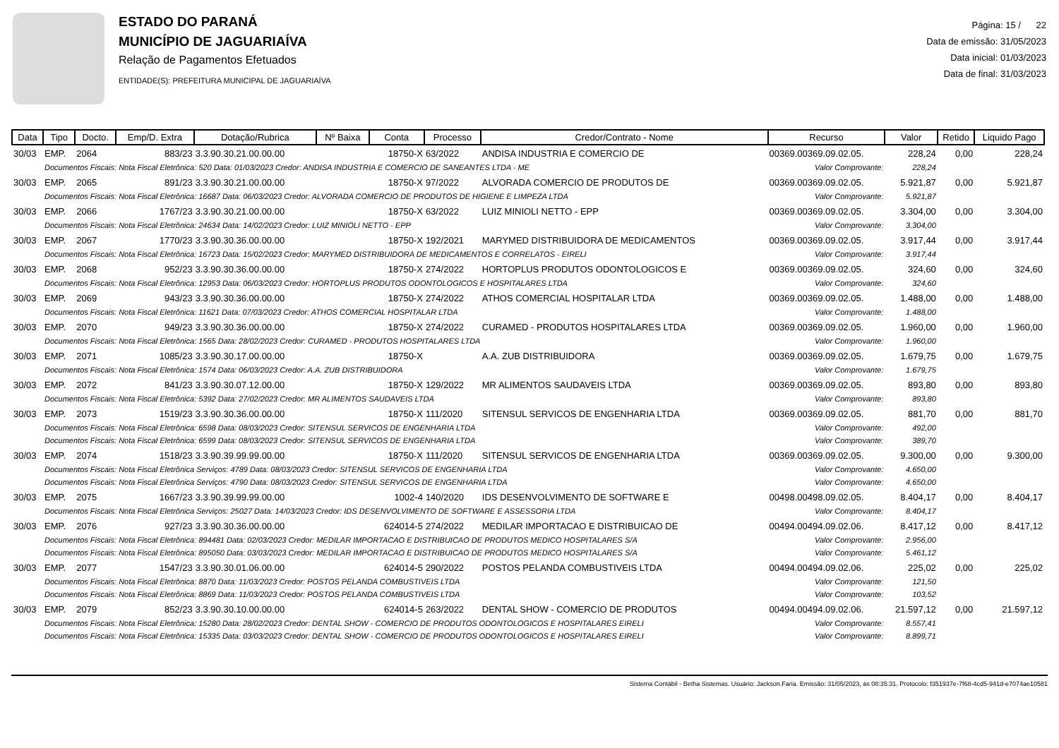ESTADO DO PARANÁ
MUNICÍPIO DE JAGUARIAÍVA
Relação de Pagamentos Efetuados
ENTIDADE(S): PREFEITURA MUNICIPAL DE JAGUARIAÍVA
Página: 15 / 22
Data de emissão: 31/05/2023
Data inicial: 01/03/2023
Data de final: 31/03/2023
| Data | Tipo | Docto. | Emp/D. Extra | Dotação/Rubrica | Nº Baixa | Conta | Processo | Credor/Contrato - Nome | Recurso | Valor | Retido | Liquido Pago |
| --- | --- | --- | --- | --- | --- | --- | --- | --- | --- | --- | --- | --- |
| 30/03 | EMP. | 2064 | 883/23 | 3.3.90.30.21.00.00.00 | | 18750-X | 63/2022 | ANDISA INDUSTRIA E COMERCIO DE | 00369.00369.09.02.05. | 228,24 | 0,00 | 228,24 |
| | Documentos Fiscais: Nota Fiscal Eletrônica: 520 Data: 01/03/2023 Credor: ANDISA INDUSTRIA E COMERCIO DE SANEANTES LTDA - ME | | | | | | | | Valor Comprovante: | 228,24 | | |
| 30/03 | EMP. | 2065 | 891/23 | 3.3.90.30.21.00.00.00 | | 18750-X | 97/2022 | ALVORADA COMERCIO DE PRODUTOS DE | 00369.00369.09.02.05. | 5.921,87 | 0,00 | 5.921,87 |
| | Documentos Fiscais: Nota Fiscal Eletrônica: 16687 Data: 06/03/2023 Credor: ALVORADA COMERCIO DE PRODUTOS DE HIGIENE E LIMPEZA LTDA | | | | | | | | Valor Comprovante: | 5.921,87 | | |
| 30/03 | EMP. | 2066 | 1767/23 | 3.3.90.30.21.00.00.00 | | 18750-X | 63/2022 | LUIZ MINIOLI NETTO - EPP | 00369.00369.09.02.05. | 3.304,00 | 0,00 | 3.304,00 |
| | Documentos Fiscais: Nota Fiscal Eletrônica: 24634 Data: 14/02/2023 Credor: LUIZ MINIOLI NETTO - EPP | | | | | | | | Valor Comprovante: | 3.304,00 | | |
| 30/03 | EMP. | 2067 | 1770/23 | 3.3.90.30.36.00.00.00 | | 18750-X | 192/2021 | MARYMED DISTRIBUIDORA DE MEDICAMENTOS | 00369.00369.09.02.05. | 3.917,44 | 0,00 | 3.917,44 |
| | Documentos Fiscais: Nota Fiscal Eletrônica: 16723 Data: 15/02/2023 Credor: MARYMED DISTRIBUIDORA DE MEDICAMENTOS E CORRELATOS - EIRELI | | | | | | | | Valor Comprovante: | 3.917,44 | | |
| 30/03 | EMP. | 2068 | 952/23 | 3.3.90.30.36.00.00.00 | | 18750-X | 274/2022 | HORTOPLUS PRODUTOS ODONTOLOGICOS E | 00369.00369.09.02.05. | 324,60 | 0,00 | 324,60 |
| | Documentos Fiscais: Nota Fiscal Eletrônica: 12953 Data: 06/03/2023 Credor: HORTOPLUS PRODUTOS ODONTOLOGICOS E HOSPITALARES LTDA | | | | | | | | Valor Comprovante: | 324,60 | | |
| 30/03 | EMP. | 2069 | 943/23 | 3.3.90.30.36.00.00.00 | | 18750-X | 274/2022 | ATHOS COMERCIAL HOSPITALAR LTDA | 00369.00369.09.02.05. | 1.488,00 | 0,00 | 1.488,00 |
| | Documentos Fiscais: Nota Fiscal Eletrônica: 11621 Data: 07/03/2023 Credor: ATHOS COMERCIAL HOSPITALAR LTDA | | | | | | | | Valor Comprovante: | 1.488,00 | | |
| 30/03 | EMP. | 2070 | 949/23 | 3.3.90.30.36.00.00.00 | | 18750-X | 274/2022 | CURAMED - PRODUTOS HOSPITALARES LTDA | 00369.00369.09.02.05. | 1.960,00 | 0,00 | 1.960,00 |
| | Documentos Fiscais: Nota Fiscal Eletrônica: 1565 Data: 28/02/2023 Credor: CURAMED - PRODUTOS HOSPITALARES LTDA | | | | | | | | Valor Comprovante: | 1.960,00 | | |
| 30/03 | EMP. | 2071 | 1085/23 | 3.3.90.30.17.00.00.00 | | 18750-X | | A.A. ZUB DISTRIBUIDORA | 00369.00369.09.02.05. | 1.679,75 | 0,00 | 1.679,75 |
| | Documentos Fiscais: Nota Fiscal Eletrônica: 1574 Data: 06/03/2023 Credor: A.A. ZUB DISTRIBUIDORA | | | | | | | | Valor Comprovante: | 1.679,75 | | |
| 30/03 | EMP. | 2072 | 841/23 | 3.3.90.30.07.12.00.00 | | 18750-X | 129/2022 | MR ALIMENTOS SAUDAVEIS LTDA | 00369.00369.09.02.05. | 893,80 | 0,00 | 893,80 |
| | Documentos Fiscais: Nota Fiscal Eletrônica: 5392 Data: 27/02/2023 Credor: MR ALIMENTOS SAUDAVEIS LTDA | | | | | | | | Valor Comprovante: | 893,80 | | |
| 30/03 | EMP. | 2073 | 1519/23 | 3.3.90.30.36.00.00.00 | | 18750-X | 111/2020 | SITENSUL SERVICOS DE ENGENHARIA LTDA | 00369.00369.09.02.05. | 881,70 | 0,00 | 881,70 |
| | Documentos Fiscais: Nota Fiscal Eletrônica: 6598 Data: 08/03/2023 Credor: SITENSUL SERVICOS DE ENGENHARIA LTDA | | | | | | | | Valor Comprovante: | 492,00 | | |
| | Documentos Fiscais: Nota Fiscal Eletrônica: 6599 Data: 08/03/2023 Credor: SITENSUL SERVICOS DE ENGENHARIA LTDA | | | | | | | | Valor Comprovante: | 389,70 | | |
| 30/03 | EMP. | 2074 | 1518/23 | 3.3.90.39.99.99.00.00 | | 18750-X | 111/2020 | SITENSUL SERVICOS DE ENGENHARIA LTDA | 00369.00369.09.02.05. | 9.300,00 | 0,00 | 9.300,00 |
| | Documentos Fiscais: Nota Fiscal Eletrônica Serviços: 4789 Data: 08/03/2023 Credor: SITENSUL SERVICOS DE ENGENHARIA LTDA | | | | | | | | Valor Comprovante: | 4.650,00 | | |
| | Documentos Fiscais: Nota Fiscal Eletrônica Serviços: 4790 Data: 08/03/2023 Credor: SITENSUL SERVICOS DE ENGENHARIA LTDA | | | | | | | | Valor Comprovante: | 4.650,00 | | |
| 30/03 | EMP. | 2075 | 1667/23 | 3.3.90.39.99.99.00.00 | | 1002-4 | 140/2020 | IDS DESENVOLVIMENTO DE SOFTWARE E | 00498.00498.09.02.05. | 8.404,17 | 0,00 | 8.404,17 |
| | Documentos Fiscais: Nota Fiscal Eletrônica Serviços: 25027 Data: 14/03/2023 Credor: IDS DESENVOLVIMENTO DE SOFTWARE E ASSESSORIA LTDA | | | | | | | | Valor Comprovante: | 8.404,17 | | |
| 30/03 | EMP. | 2076 | 927/23 | 3.3.90.30.36.00.00.00 | | 624014-5 | 274/2022 | MEDILAR IMPORTACAO E DISTRIBUICAO DE | 00494.00494.09.02.06. | 8.417,12 | 0,00 | 8.417,12 |
| | Documentos Fiscais: Nota Fiscal Eletrônica: 894481 Data: 02/03/2023 Credor: MEDILAR IMPORTACAO E DISTRIBUICAO DE PRODUTOS MEDICO HOSPITALARES S/A | | | | | | | | Valor Comprovante: | 2.956,00 | | |
| | Documentos Fiscais: Nota Fiscal Eletrônica: 895050 Data: 03/03/2023 Credor: MEDILAR IMPORTACAO E DISTRIBUICAO DE PRODUTOS MEDICO HOSPITALARES S/A | | | | | | | | Valor Comprovante: | 5.461,12 | | |
| 30/03 | EMP. | 2077 | 1547/23 | 3.3.90.30.01.06.00.00 | | 624014-5 | 290/2022 | POSTOS PELANDA COMBUSTIVEIS LTDA | 00494.00494.09.02.06. | 225,02 | 0,00 | 225,02 |
| | Documentos Fiscais: Nota Fiscal Eletrônica: 8870 Data: 11/03/2023 Credor: POSTOS PELANDA COMBUSTIVEIS LTDA | | | | | | | | Valor Comprovante: | 121,50 | | |
| | Documentos Fiscais: Nota Fiscal Eletrônica: 8869 Data: 11/03/2023 Credor: POSTOS PELANDA COMBUSTIVEIS LTDA | | | | | | | | Valor Comprovante: | 103,52 | | |
| 30/03 | EMP. | 2079 | 852/23 | 3.3.90.30.10.00.00.00 | | 624014-5 | 263/2022 | DENTAL SHOW - COMERCIO DE PRODUTOS | 00494.00494.09.02.06. | 21.597,12 | 0,00 | 21.597,12 |
| | Documentos Fiscais: Nota Fiscal Eletrônica: 15280 Data: 28/02/2023 Credor: DENTAL SHOW - COMERCIO DE PRODUTOS ODONTOLOGICOS E HOSPITALARES EIRELI | | | | | | | | Valor Comprovante: | 8.557,41 | | |
| | Documentos Fiscais: Nota Fiscal Eletrônica: 15335 Data: 03/03/2023 Credor: DENTAL SHOW - COMERCIO DE PRODUTOS ODONTOLOGICOS E HOSPITALARES EIRELI | | | | | | | | Valor Comprovante: | 8.899,71 | | |
Sistema Contábil - Betha Sistemas. Usuário: Jackson.Faria. Emissão: 31/05/2023, às 08:35:31. Protocolo: f351937e-7f68-4cd5-941d-e7074ae10581